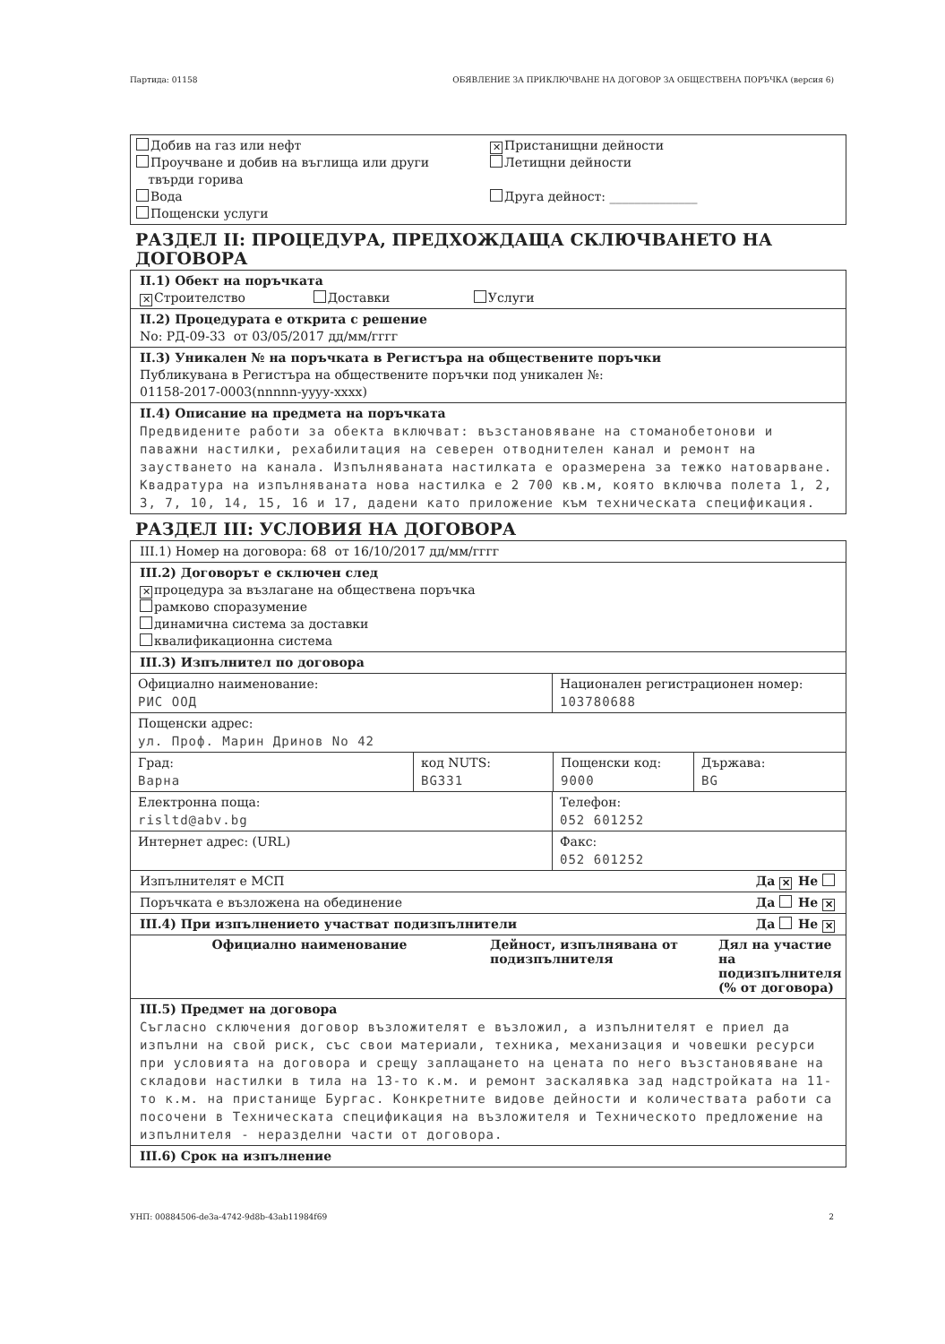Партида: 01158 ОБЯВЛЕНИЕ ЗА ПРИКЛЮЧВАНЕ НА ДОГОВОР ЗА ОБЩЕСТВЕНА ПОРЪЧКА (версия 6)
Добив на газ или нефт
Проучване и добив на въглища или други
твърди горива
Вода
Пощенски услуги
✕ Пристанищни дейности
Летищни дейности
Друга дейност: ______________
РАЗДЕЛ II: ПРОЦЕДУРА, ПРЕДХОЖДАЩА СКЛЮЧВАНЕТО НА ДОГОВОРА
II.1) Обект на поръчката
✕ Строителство Доставки Услуги
II.2) Процедурата е открита с решение
No: РД-09-33 от 03/05/2017 дд/мм/гггг
II.3) Уникален № на поръчката в Регистъра на обществените поръчки
Публикувана в Регистъра на обществените поръчки под уникален №:
01158-2017-0003(nnnnn-yyyy-xxxx)
II.4) Описание на предмета на поръчката
Предвидените работи за обекта включват: възстановяване на стоманобетонови и паважни настилки, рехабилитация на северен отводнителен канал и ремонт на заустването на канала. Изпълняваната настилката е оразмерена за тежко натоварване. Квадратура на изпълняваната нова настилка е 2 700 кв.м, която включва полета 1, 2, 3, 7, 10, 14, 15, 16 и 17, дадени като приложение към техническата спецификация.
РАЗДЕЛ III: УСЛОВИЯ НА ДОГОВОРА
III.1) Номер на договора: 68 от 16/10/2017 дд/мм/гггг
III.2) Договорът е сключен след
✕ процедура за възлагане на обществена поръчка
рамково споразумение
динамична система за доставки
квалификационна система
III.3) Изпълнител по договора
Официално наименование:
РИС ООД
Национален регистрационен номер:
103780688
Пощенски адрес:
ул. Проф. Марин Дринов No 42
Град:
Варна
код NUTS:
BG331
Пощенски код:
9000
Държава:
BG
Електронна поща:
risltd@abv.bg
Телефон:
052 601252
Интернет адрес: (URL) Факс:
052 601252
Изпълнителят е МСП Да ✕ Не
Поръчката е възложена на обединение Да Не ✕
III.4) При изпълнението участват подизпълнители Да Не ✕
| Официално наименование | Дейност, изпълнявана от подизпълнителя | Дял на участие на подизпълнителя (% от договора) |
| --- | --- | --- |
III.5) Предмет на договора
Съгласно сключения договор възложителят е възложил, а изпълнителят е приел да изпълни на свой риск, със свои материали, техника, механизация и човешки ресурси при условията на договора и срещу заплащането на цената по него възстановяване на складови настилки в тила на 13-то к.м. и ремонт заскалявка зад надстройката на 11-то к.м. на пристанище Бургас. Конкретните видове дейности и количествата работи са посочени в Техническата спецификация на възложителя и Техническото предложение на изпълнителя - неразделни части от договора.
III.6) Срок на изпълнение
УНП: 00884506-de3a-4742-9d8b-43ab11984f69 2